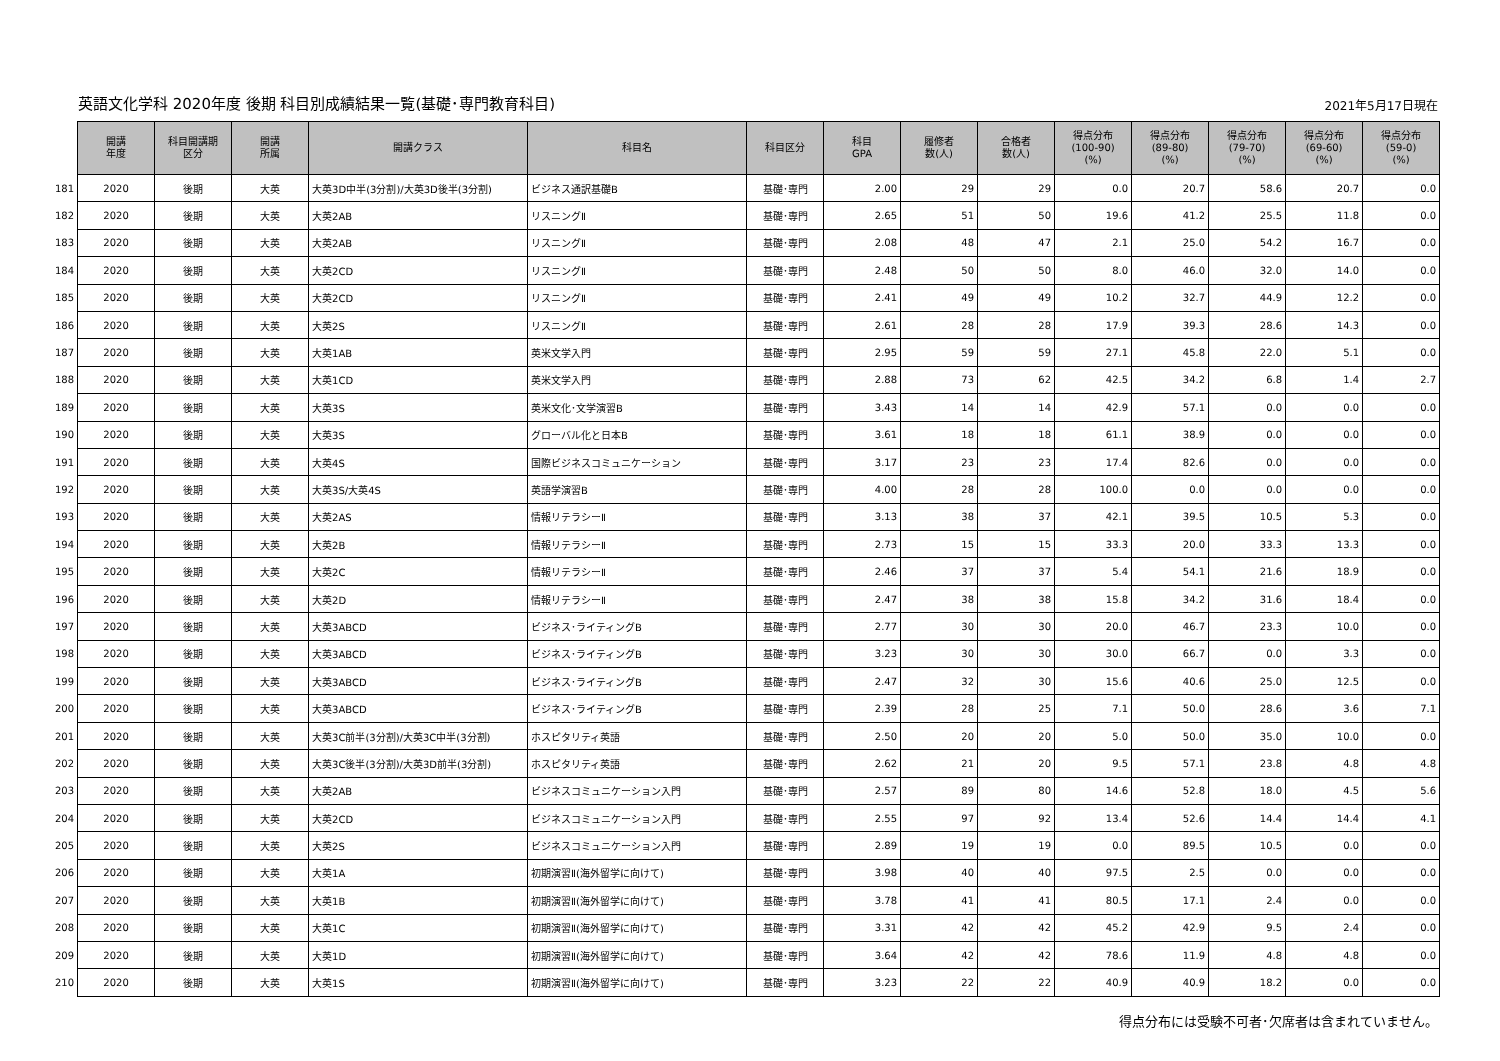英語文化学科 2020年度 後期 科目別成績結果一覧(基礎･専門教育科目)
2021年5月17日現在
| | 開講 年度 | 科目開講期 区分 | 開講 所属 | 開講クラス | 科目名 | 科目区分 | 科目 GPA | 履修者 数(人) | 合格者 数(人) | 得点分布 (100-90) (%) | 得点分布 (89-80) (%) | 得点分布 (79-70) (%) | 得点分布 (69-60) (%) | 得点分布 (59-0) (%) |
| --- | --- | --- | --- | --- | --- | --- | --- | --- | --- | --- | --- | --- | --- | --- |
| 181 | 2020 | 後期 | 大英 | 大英3D中半(3分割)/大英3D後半(3分割) | ビジネス通訳基礎B | 基礎･専門 | 2.00 | 29 | 29 | 0.0 | 20.7 | 58.6 | 20.7 | 0.0 |
| 182 | 2020 | 後期 | 大英 | 大英2AB | リスニングⅡ | 基礎･専門 | 2.65 | 51 | 50 | 19.6 | 41.2 | 25.5 | 11.8 | 0.0 |
| 183 | 2020 | 後期 | 大英 | 大英2AB | リスニングⅡ | 基礎･専門 | 2.08 | 48 | 47 | 2.1 | 25.0 | 54.2 | 16.7 | 0.0 |
| 184 | 2020 | 後期 | 大英 | 大英2CD | リスニングⅡ | 基礎･専門 | 2.48 | 50 | 50 | 8.0 | 46.0 | 32.0 | 14.0 | 0.0 |
| 185 | 2020 | 後期 | 大英 | 大英2CD | リスニングⅡ | 基礎･専門 | 2.41 | 49 | 49 | 10.2 | 32.7 | 44.9 | 12.2 | 0.0 |
| 186 | 2020 | 後期 | 大英 | 大英2S | リスニングⅡ | 基礎･専門 | 2.61 | 28 | 28 | 17.9 | 39.3 | 28.6 | 14.3 | 0.0 |
| 187 | 2020 | 後期 | 大英 | 大英1AB | 英米文学入門 | 基礎･専門 | 2.95 | 59 | 59 | 27.1 | 45.8 | 22.0 | 5.1 | 0.0 |
| 188 | 2020 | 後期 | 大英 | 大英1CD | 英米文学入門 | 基礎･専門 | 2.88 | 73 | 62 | 42.5 | 34.2 | 6.8 | 1.4 | 2.7 |
| 189 | 2020 | 後期 | 大英 | 大英3S | 英米文化･文学演習B | 基礎･専門 | 3.43 | 14 | 14 | 42.9 | 57.1 | 0.0 | 0.0 | 0.0 |
| 190 | 2020 | 後期 | 大英 | 大英3S | グローバル化と日本B | 基礎･専門 | 3.61 | 18 | 18 | 61.1 | 38.9 | 0.0 | 0.0 | 0.0 |
| 191 | 2020 | 後期 | 大英 | 大英4S | 国際ビジネスコミュニケーション | 基礎･専門 | 3.17 | 23 | 23 | 17.4 | 82.6 | 0.0 | 0.0 | 0.0 |
| 192 | 2020 | 後期 | 大英 | 大英3S/大英4S | 英語学演習B | 基礎･専門 | 4.00 | 28 | 28 | 100.0 | 0.0 | 0.0 | 0.0 | 0.0 |
| 193 | 2020 | 後期 | 大英 | 大英2AS | 情報リテラシーⅡ | 基礎･専門 | 3.13 | 38 | 37 | 42.1 | 39.5 | 10.5 | 5.3 | 0.0 |
| 194 | 2020 | 後期 | 大英 | 大英2B | 情報リテラシーⅡ | 基礎･専門 | 2.73 | 15 | 15 | 33.3 | 20.0 | 33.3 | 13.3 | 0.0 |
| 195 | 2020 | 後期 | 大英 | 大英2C | 情報リテラシーⅡ | 基礎･専門 | 2.46 | 37 | 37 | 5.4 | 54.1 | 21.6 | 18.9 | 0.0 |
| 196 | 2020 | 後期 | 大英 | 大英2D | 情報リテラシーⅡ | 基礎･専門 | 2.47 | 38 | 38 | 15.8 | 34.2 | 31.6 | 18.4 | 0.0 |
| 197 | 2020 | 後期 | 大英 | 大英3ABCD | ビジネス･ライティングB | 基礎･専門 | 2.77 | 30 | 30 | 20.0 | 46.7 | 23.3 | 10.0 | 0.0 |
| 198 | 2020 | 後期 | 大英 | 大英3ABCD | ビジネス･ライティングB | 基礎･専門 | 3.23 | 30 | 30 | 30.0 | 66.7 | 0.0 | 3.3 | 0.0 |
| 199 | 2020 | 後期 | 大英 | 大英3ABCD | ビジネス･ライティングB | 基礎･専門 | 2.47 | 32 | 30 | 15.6 | 40.6 | 25.0 | 12.5 | 0.0 |
| 200 | 2020 | 後期 | 大英 | 大英3ABCD | ビジネス･ライティングB | 基礎･専門 | 2.39 | 28 | 25 | 7.1 | 50.0 | 28.6 | 3.6 | 7.1 |
| 201 | 2020 | 後期 | 大英 | 大英3C前半(3分割)/大英3C中半(3分割) | ホスピタリティ英語 | 基礎･専門 | 2.50 | 20 | 20 | 5.0 | 50.0 | 35.0 | 10.0 | 0.0 |
| 202 | 2020 | 後期 | 大英 | 大英3C後半(3分割)/大英3D前半(3分割) | ホスピタリティ英語 | 基礎･専門 | 2.62 | 21 | 20 | 9.5 | 57.1 | 23.8 | 4.8 | 4.8 |
| 203 | 2020 | 後期 | 大英 | 大英2AB | ビジネスコミュニケーション入門 | 基礎･専門 | 2.57 | 89 | 80 | 14.6 | 52.8 | 18.0 | 4.5 | 5.6 |
| 204 | 2020 | 後期 | 大英 | 大英2CD | ビジネスコミュニケーション入門 | 基礎･専門 | 2.55 | 97 | 92 | 13.4 | 52.6 | 14.4 | 14.4 | 4.1 |
| 205 | 2020 | 後期 | 大英 | 大英2S | ビジネスコミュニケーション入門 | 基礎･専門 | 2.89 | 19 | 19 | 0.0 | 89.5 | 10.5 | 0.0 | 0.0 |
| 206 | 2020 | 後期 | 大英 | 大英1A | 初期演習Ⅱ(海外留学に向けて) | 基礎･専門 | 3.98 | 40 | 40 | 97.5 | 2.5 | 0.0 | 0.0 | 0.0 |
| 207 | 2020 | 後期 | 大英 | 大英1B | 初期演習Ⅱ(海外留学に向けて) | 基礎･専門 | 3.78 | 41 | 41 | 80.5 | 17.1 | 2.4 | 0.0 | 0.0 |
| 208 | 2020 | 後期 | 大英 | 大英1C | 初期演習Ⅱ(海外留学に向けて) | 基礎･専門 | 3.31 | 42 | 42 | 45.2 | 42.9 | 9.5 | 2.4 | 0.0 |
| 209 | 2020 | 後期 | 大英 | 大英1D | 初期演習Ⅱ(海外留学に向けて) | 基礎･専門 | 3.64 | 42 | 42 | 78.6 | 11.9 | 4.8 | 4.8 | 0.0 |
| 210 | 2020 | 後期 | 大英 | 大英1S | 初期演習Ⅱ(海外留学に向けて) | 基礎･専門 | 3.23 | 22 | 22 | 40.9 | 40.9 | 18.2 | 0.0 | 0.0 |
得点分布には受験不可者･欠席者は含まれていません。